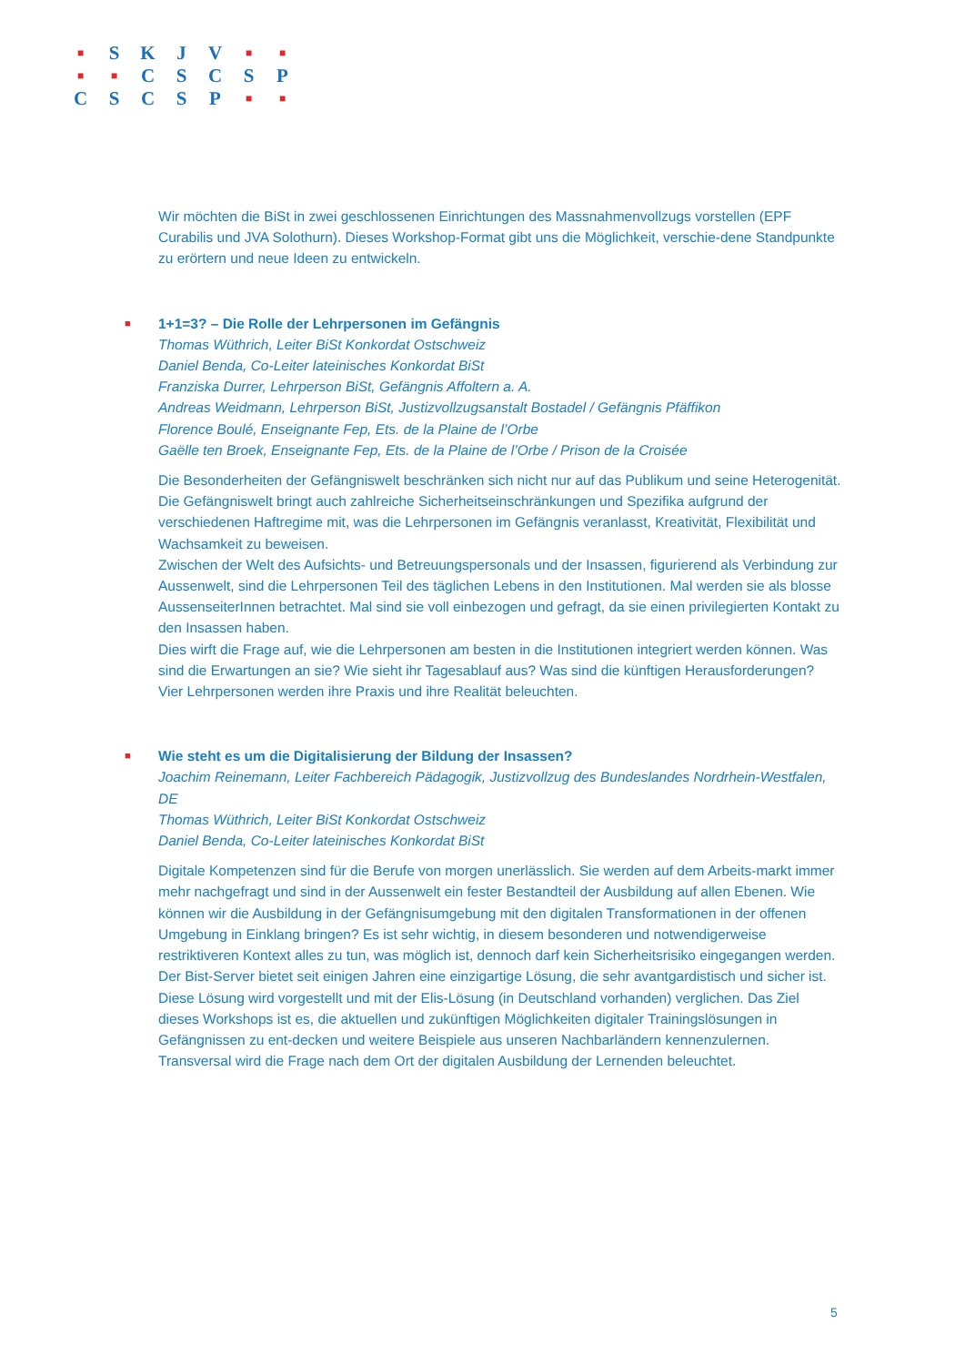| ■ | S | K | J | V | ■ | ■ |
| ■ | ■ | C | S | C | S | P |
| C | S | C | S | P | ■ | ■ |
Wir möchten die BiSt in zwei geschlossenen Einrichtungen des Massnahmenvollzugs vorstellen (EPF Curabilis und JVA Solothurn). Dieses Workshop-Format gibt uns die Möglichkeit, verschie-dene Standpunkte zu erörtern und neue Ideen zu entwickeln.
■
1+1=3? – Die Rolle der Lehrpersonen im Gefängnis
Thomas Wüthrich, Leiter BiSt Konkordat Ostschweiz
Daniel Benda, Co-Leiter lateinisches Konkordat BiSt
Franziska Durrer, Lehrperson BiSt, Gefängnis Affoltern a. A.
Andreas Weidmann, Lehrperson BiSt, Justizvollzugsanstalt Bostadel / Gefängnis Pfäffikon
Florence Boulé, Enseignante Fep, Ets. de la Plaine de l’Orbe
Gaëlle ten Broek, Enseignante Fep, Ets. de la Plaine de l’Orbe / Prison de la Croisée
Die Besonderheiten der Gefängniswelt beschränken sich nicht nur auf das Publikum und seine Heterogenität. Die Gefängniswelt bringt auch zahlreiche Sicherheitseinschränkungen und Spezifika aufgrund der verschiedenen Haftregime mit, was die Lehrpersonen im Gefängnis veranlasst, Kreativität, Flexibilität und Wachsamkeit zu beweisen.
Zwischen der Welt des Aufsichts- und Betreuungspersonals und der Insassen, figurierend als Verbindung zur Aussenwelt, sind die Lehrpersonen Teil des täglichen Lebens in den Institutionen. Mal werden sie als blosse AussenseiterInnen betrachtet. Mal sind sie voll einbezogen und gefragt, da sie einen privilegierten Kontakt zu den Insassen haben.
Dies wirft die Frage auf, wie die Lehrpersonen am besten in die Institutionen integriert werden können. Was sind die Erwartungen an sie? Wie sieht ihr Tagesablauf aus? Was sind die künftigen Herausforderungen?
Vier Lehrpersonen werden ihre Praxis und ihre Realität beleuchten.
■
Wie steht es um die Digitalisierung der Bildung der Insassen?
Joachim Reinemann, Leiter Fachbereich Pädagogik, Justizvollzug des Bundeslandes Nordrhein-Westfalen, DE
Thomas Wüthrich, Leiter BiSt Konkordat Ostschweiz
Daniel Benda, Co-Leiter lateinisches Konkordat BiSt
Digitale Kompetenzen sind für die Berufe von morgen unerlässlich. Sie werden auf dem Arbeits-markt immer mehr nachgefragt und sind in der Aussenwelt ein fester Bestandteil der Ausbildung auf allen Ebenen. Wie können wir die Ausbildung in der Gefängnisumgebung mit den digitalen Transformationen in der offenen Umgebung in Einklang bringen? Es ist sehr wichtig, in diesem besonderen und notwendigerweise restriktiveren Kontext alles zu tun, was möglich ist, dennoch darf kein Sicherheitsrisiko eingegangen werden. Der Bist-Server bietet seit einigen Jahren eine einzigartige Lösung, die sehr avantgardistisch und sicher ist. Diese Lösung wird vorgestellt und mit der Elis-Lösung (in Deutschland vorhanden) verglichen. Das Ziel dieses Workshops ist es, die aktuellen und zukünftigen Möglichkeiten digitaler Trainingslösungen in Gefängnissen zu ent-decken und weitere Beispiele aus unseren Nachbarländern kennenzulernen. Transversal wird die Frage nach dem Ort der digitalen Ausbildung der Lernenden beleuchtet.
5